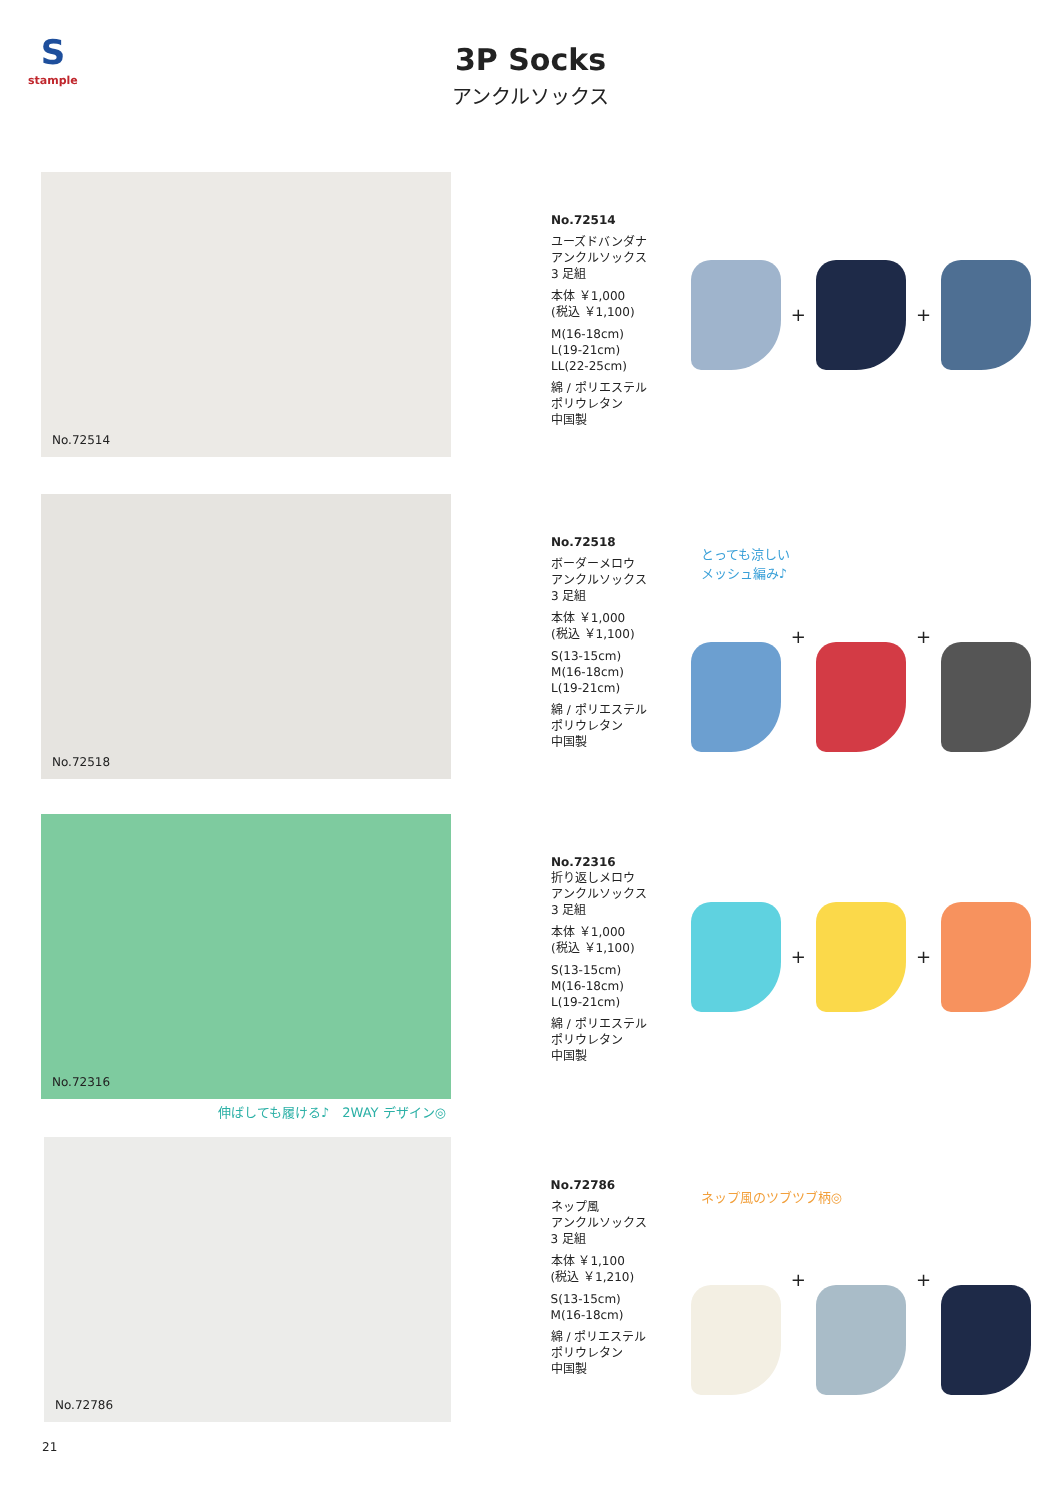S
stample
3P Socks
アンクルソックス
No.72514
No.72514
ユーズドバンダナ
アンクルソックス
3 足組
本体 ￥1,000
(税込 ￥1,100)
M(16-18cm)
L(19-21cm)
LL(22-25cm)
綿 / ポリエステル
ポリウレタン
中国製
+
+
No.72518
No.72518
ボーダーメロウ
アンクルソックス
3 足組
本体 ￥1,000
(税込 ￥1,100)
S(13-15cm)
M(16-18cm)
L(19-21cm)
綿 / ポリエステル
ポリウレタン
中国製
とっても涼しい
メッシュ編み♪
+
+
No.72316
No.72316
折り返しメロウ
アンクルソックス
3 足組
本体 ￥1,000
(税込 ￥1,100)
S(13-15cm)
M(16-18cm)
L(19-21cm)
綿 / ポリエステル
ポリウレタン
中国製
+
+
伸ばしても履ける♪　2WAY デザイン◎
No.72786
No.72786
ネップ風
アンクルソックス
3 足組
本体 ￥1,100
(税込 ￥1,210)
S(13-15cm)
M(16-18cm)
綿 / ポリエステル
ポリウレタン
中国製
ネップ風のツブツブ柄◎
+
+
21